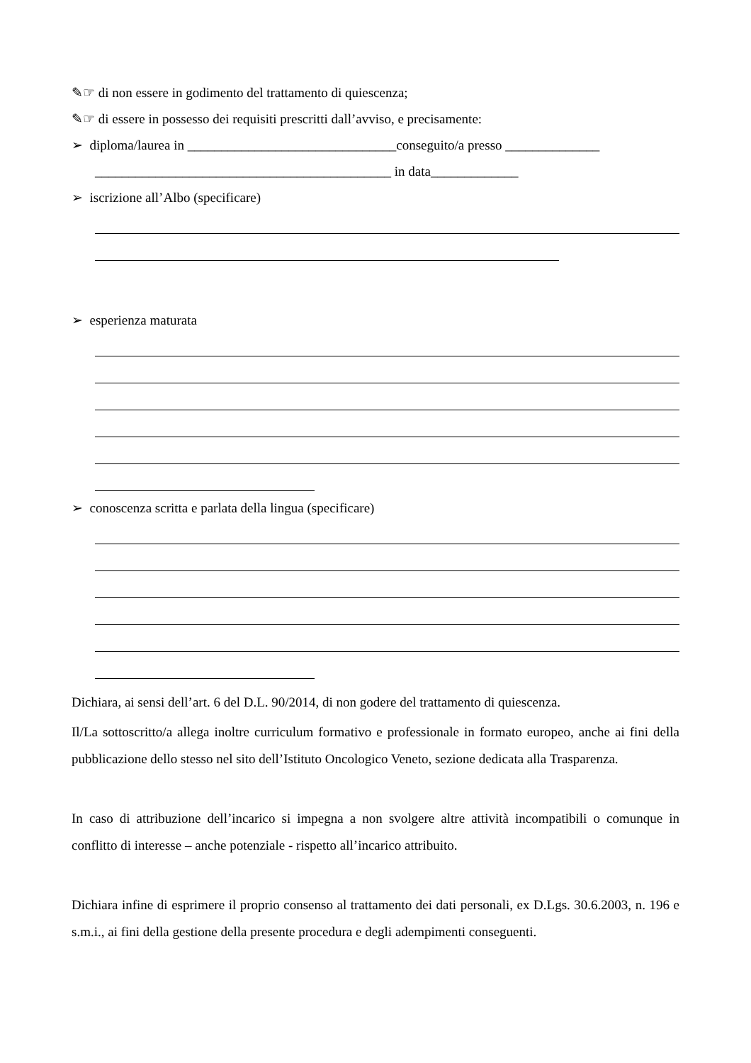✎☞ di non essere in godimento del trattamento di quiescenza;
✎☞ di essere in possesso dei requisiti prescritti dall’avviso, e precisamente:
➢ diploma/laurea in _______________________________conseguito/a presso ______________
____________________________________________ in data_____________
➢ iscrizione all’Albo (specificare)
➢ esperienza maturata
➢ conoscenza scritta e parlata della lingua (specificare)
Dichiara, ai sensi dell’art. 6 del D.L. 90/2014, di non godere del trattamento di quiescenza.
Il/La sottoscritto/a allega inoltre curriculum formativo e professionale in formato europeo, anche ai fini della pubblicazione dello stesso nel sito dell’Istituto Oncologico Veneto, sezione dedicata alla Trasparenza.
In caso di attribuzione dell’incarico si impegna a non svolgere altre attività incompatibili o comunque in conflitto di interesse – anche potenziale - rispetto all’incarico attribuito.
Dichiara infine di esprimere il proprio consenso al trattamento dei dati personali, ex D.Lgs. 30.6.2003, n. 196 e s.m.i., ai fini della gestione della presente procedura e degli adempimenti conseguenti.